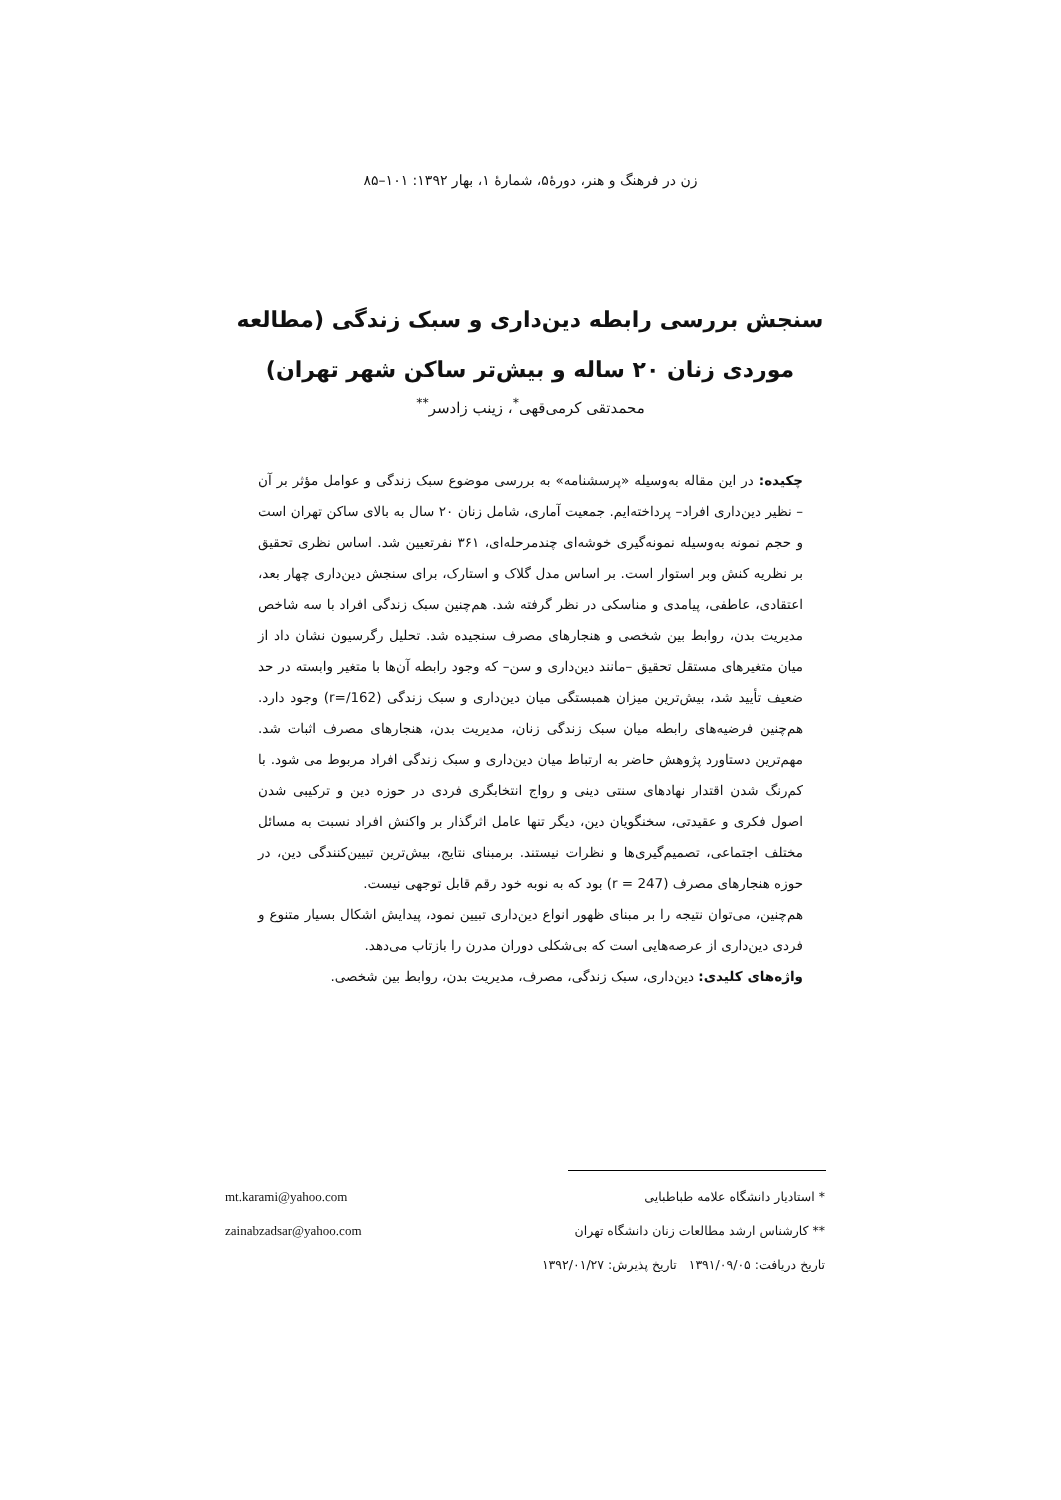زن در فرهنگ و هنر، دورهٔ۵، شمارهٔ ۱، بهار ۱۳۹۲: ۱۰۱–۸۵
سنجش بررسی رابطه دین‌داری و سبک زندگی (مطالعه موردی زنان ۲۰ ساله و بیش‌تر ساکن شهر تهران)
محمدتقی کرمی‌قهی<sup>*</sup>، زینب زادسر<sup>**</sup>
چکیده: در این مقاله به‌وسیله «پرسشنامه» به بررسی موضوع سبک زندگی و عوامل مؤثر بر آن – نظیر دین‌داری افراد– پرداخته‌ایم. جمعیت آماری، شامل زنان ۲۰ سال به بالای ساکن تهران است و حجم نمونه به‌وسیله نمونه‌گیری خوشه‌ای چندمرحله‌ای، ۳۶۱ نفرتعیین شد. اساس نظری تحقیق بر نظریه کنش وبر استوار است. بر اساس مدل گلاک و استارک، برای سنجش دین‌داری چهار بعد، اعتقادی، عاطفی، پیامدی و مناسکی در نظر گرفته شد. هم‌چنین سبک زندگی افراد با سه شاخص مدیریت بدن، روابط بین شخصی و هنجارهای مصرف سنجیده شد. تحلیل رگرسیون نشان داد از میان متغیرهای مستقل تحقیق –مانند دین‌داری و سن– که وجود رابطه آن‌ها با متغیر وابسته در حد ضعیف تأیید شد، بیش‌ترین میزان همبستگی میان دین‌داری و سبک زندگی (r=/162) وجود دارد. هم‌چنین فرضیه‌های رابطه میان سبک زندگی زنان، مدیریت بدن، هنجارهای مصرف اثبات شد. مهم‌ترین دستاورد پژوهش حاضر به ارتباط میان دین‌داری و سبک زندگی افراد مربوط می شود. با کم‌رنگ شدن اقتدار نهادهای سنتی دینی و رواج انتخابگری فردی در حوزه دین و ترکیبی شدن اصول فکری و عقیدتی، سخنگویان دین، دیگر تنها عامل اثرگذار بر واکنش افراد نسبت به مسائل مختلف اجتماعی، تصمیم‌گیری‌ها و نظرات نیستند. برمبنای نتایج، بیش‌ترین تبیین‌کنندگی دین، در حوزه هنجارهای مصرف (r = 247) بود که به نوبه خود رقم قابل توجهی نیست.
هم‌چنین، می‌توان نتیجه را بر مبنای ظهور انواع دین‌داری تبیین نمود، پیدایش اشکال بسیار متنوع و فردی دین‌داری از عرصه‌هایی است که بی‌شکلی دوران مدرن را بازتاب می‌دهد.
واژه‌های کلیدی: دین‌داری، سبک زندگی، مصرف، مدیریت بدن، روابط بین شخصی.
* استادیار دانشگاه علامه طباطبایی mt.karami@yahoo.com
** کارشناس ارشد مطالعات زنان دانشگاه تهران zainabzadsar@yahoo.com
تاریخ دریافت: ۱۳۹۱/۰۹/۰۵ تاریخ پذیرش: ۱۳۹۲/۰۱/۲۷